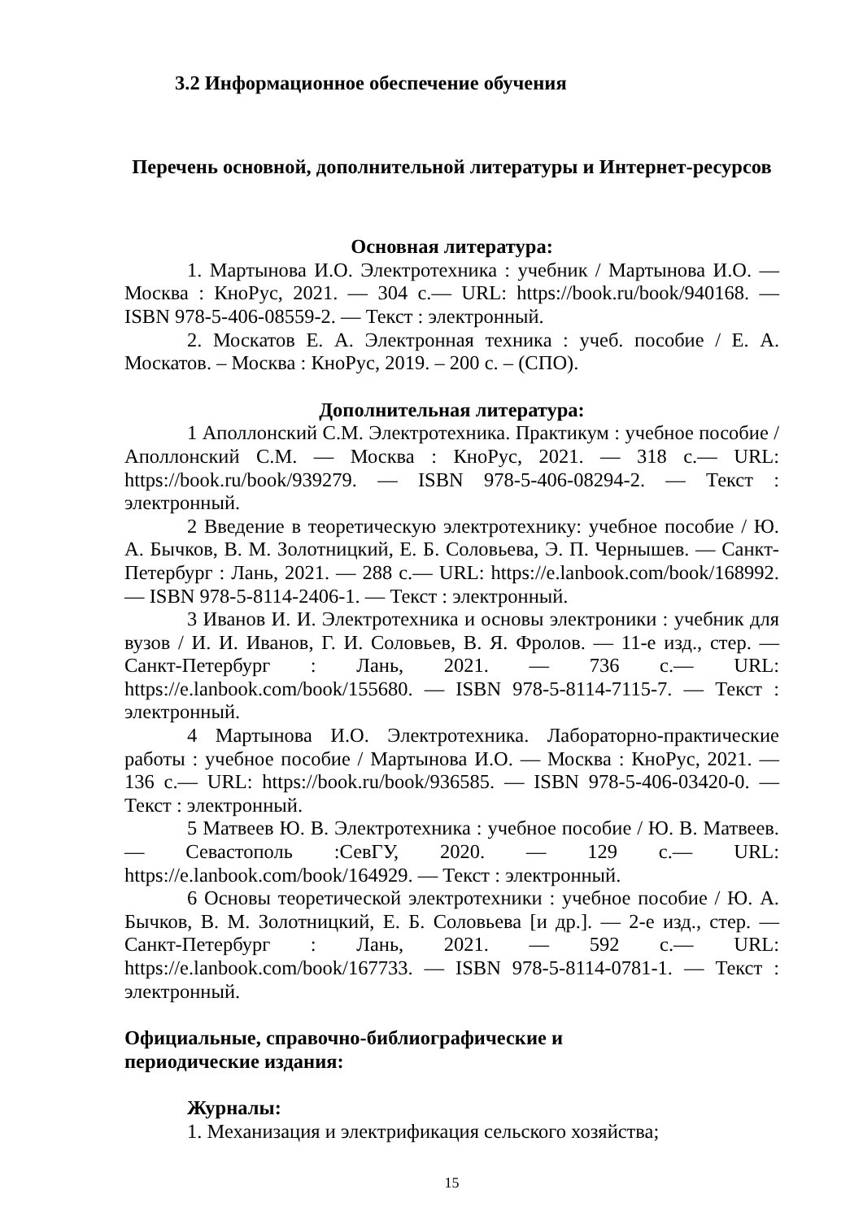3.2 Информационное обеспечение обучения
Перечень основной, дополнительной литературы и Интернет-ресурсов
Основная литература:
1. Мартынова И.О. Электротехника : учебник / Мартынова И.О. — Москва : КноРус, 2021. — 304 с.— URL: https://book.ru/book/940168. — ISBN 978-5-406-08559-2. — Текст : электронный.
2. Москатов Е. А. Электронная техника : учеб. пособие / Е. А. Москатов. – Москва : КноРус, 2019. – 200 с. – (СПО).
Дополнительная литература:
1 Аполлонский С.М. Электротехника. Практикум : учебное пособие / Аполлонский С.М. — Москва : КноРус, 2021. — 318 с.— URL: https://book.ru/book/939279. — ISBN 978-5-406-08294-2. — Текст : электронный.
2 Введение в теоретическую электротехнику: учебное пособие / Ю. А. Бычков, В. М. Золотницкий, Е. Б. Соловьева, Э. П. Чернышев. — Санкт-Петербург : Лань, 2021. — 288 с.— URL: https://e.lanbook.com/book/168992. — ISBN 978-5-8114-2406-1. — Текст : электронный.
3 Иванов И. И. Электротехника и основы электроники : учебник для вузов / И. И. Иванов, Г. И. Соловьев, В. Я. Фролов. — 11-е изд., стер. — Санкт-Петербург : Лань, 2021. — 736 с.— URL: https://e.lanbook.com/book/155680. — ISBN 978-5-8114-7115-7. — Текст : электронный.
4 Мартынова И.О. Электротехника. Лабораторно-практические работы : учебное пособие / Мартынова И.О. — Москва : КноРус, 2021. — 136 с.— URL: https://book.ru/book/936585. — ISBN 978-5-406-03420-0. — Текст : электронный.
5 Матвеев Ю. В. Электротехника : учебное пособие / Ю. В. Матвеев. — Севастополь :СевГУ, 2020. — 129 с.— URL: https://e.lanbook.com/book/164929. — Текст : электронный.
6 Основы теоретической электротехники : учебное пособие / Ю. А. Бычков, В. М. Золотницкий, Е. Б. Соловьева [и др.]. — 2-е изд., стер. — Санкт-Петербург : Лань, 2021. — 592 с.— URL: https://e.lanbook.com/book/167733. — ISBN 978-5-8114-0781-1. — Текст : электронный.
Официальные, справочно-библиографические и периодические издания:
Журналы:
1. Механизация и электрификация сельского хозяйства;
15